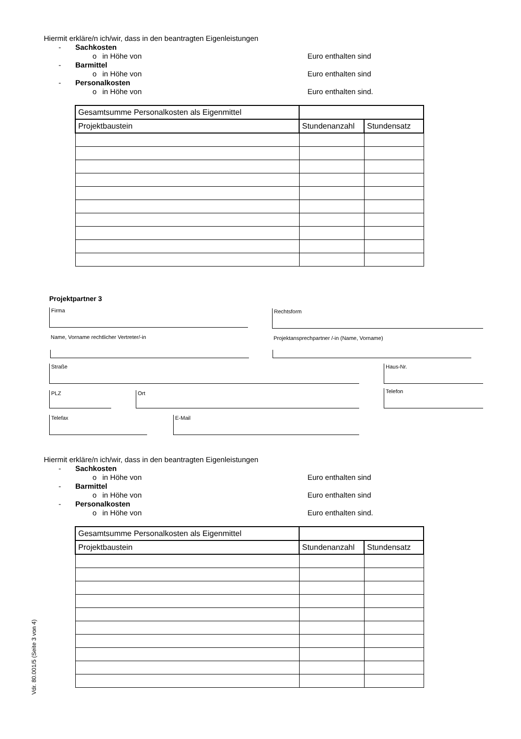Hiermit erkläre/n ich/wir, dass in den beantragten Eigenleistungen
- Sachkosten
o in Höhe von Euro enthalten sind
- Barmittel
o in Höhe von Euro enthalten sind
- Personalkosten
o in Höhe von Euro enthalten sind.
| Gesamtsumme Personalkosten als Eigenmittel | | |
| Projektbaustein | Stundenanzahl | Stundensatz |
Projektpartner 3
Firma Rechtsform
Name, Vorname rechtlicher Vertreter/-in
Projektansprechpartner /-in (Name, Vorname)
Straße Haus-Nr.
PLZ Ort Telefon
Telefax E-Mail
Hiermit erkläre/n ich/wir, dass in den beantragten Eigenleistungen
- Sachkosten
o in Höhe von Euro enthalten sind
- Barmittel
o in Höhe von Euro enthalten sind
- Personalkosten
o in Höhe von Euro enthalten sind.
| Gesamtsumme Personalkosten als Eigenmittel | | |
| Projektbaustein | Stundenanzahl | Stundensatz |
Vdr. 80.001/5 (Seite 3 von 4)